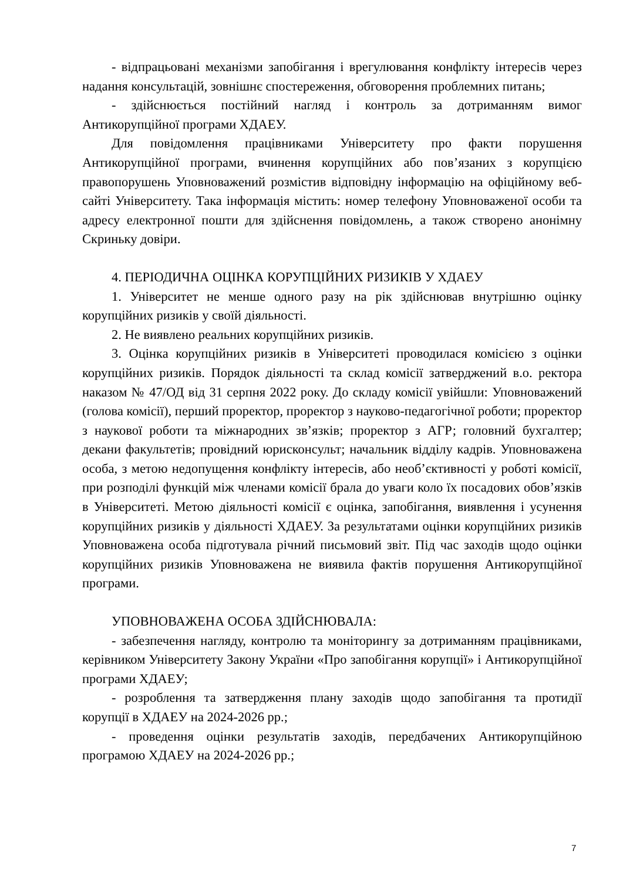- відпрацьовані механізми запобігання і врегулювання конфлікту інтересів через надання консультацій, зовнішнє спостереження, обговорення проблемних питань;
- здійснюється постійний нагляд і контроль за дотриманням вимог Антикорупційної програми ХДАЕУ.
Для повідомлення працівниками Університету про факти порушення Антикорупційної програми, вчинення корупційних або пов’язаних з корупцією правопорушень Уповноважений розмістив відповідну інформацію на офіційному веб-сайті Університету. Така інформація містить: номер телефону Уповноваженої особи та адресу електронної пошти для здійснення повідомлень, а також створено анонімну Скриньку довіри.
4. ПЕРІОДИЧНА ОЦІНКА КОРУПЦІЙНИХ РИЗИКІВ У ХДАЕУ
1. Університет не менше одного разу на рік здійснював внутрішню оцінку корупційних ризиків у своїй діяльності.
2. Не виявлено реальних корупційних ризиків.
3. Оцінка корупційних ризиків в Університеті проводилася комісією з оцінки корупційних ризиків. Порядок діяльності та склад комісії затверджений в.о. ректора наказом № 47/ОД від 31 серпня 2022 року. До складу комісії увійшли: Уповноважений (голова комісії), перший проректор, проректор з науково-педагогічної роботи; проректор з наукової роботи та міжнародних зв’язків; проректор з АГР; головний бухгалтер; декани факультетів; провідний юрисконсульт; начальник відділу кадрів. Уповноважена особа, з метою недопущення конфлікту інтересів, або необ’єктивності у роботі комісії, при розподілі функцій між членами комісії брала до уваги коло їх посадових обов’язків в Університеті. Метою діяльності комісії є оцінка, запобігання, виявлення і усунення корупційних ризиків у діяльності ХДАЕУ. За результатами оцінки корупційних ризиків Уповноважена особа підготувала річний письмовий звіт. Під час заходів щодо оцінки корупційних ризиків Уповноважена не виявила фактів порушення Антикорупційної програми.
УПОВНОВАЖЕНА ОСОБА ЗДІЙСНЮВАЛА:
- забезпечення нагляду, контролю та моніторингу за дотриманням працівниками, керівником Університету Закону України «Про запобігання корупції» і Антикорупційної програми ХДАЕУ;
- розроблення та затвердження плану заходів щодо запобігання та протидії корупції в ХДАЕУ на 2024-2026 рр.;
- проведення оцінки результатів заходів, передбачених Антикорупційною програмою ХДАЕУ на 2024-2026 рр.;
7